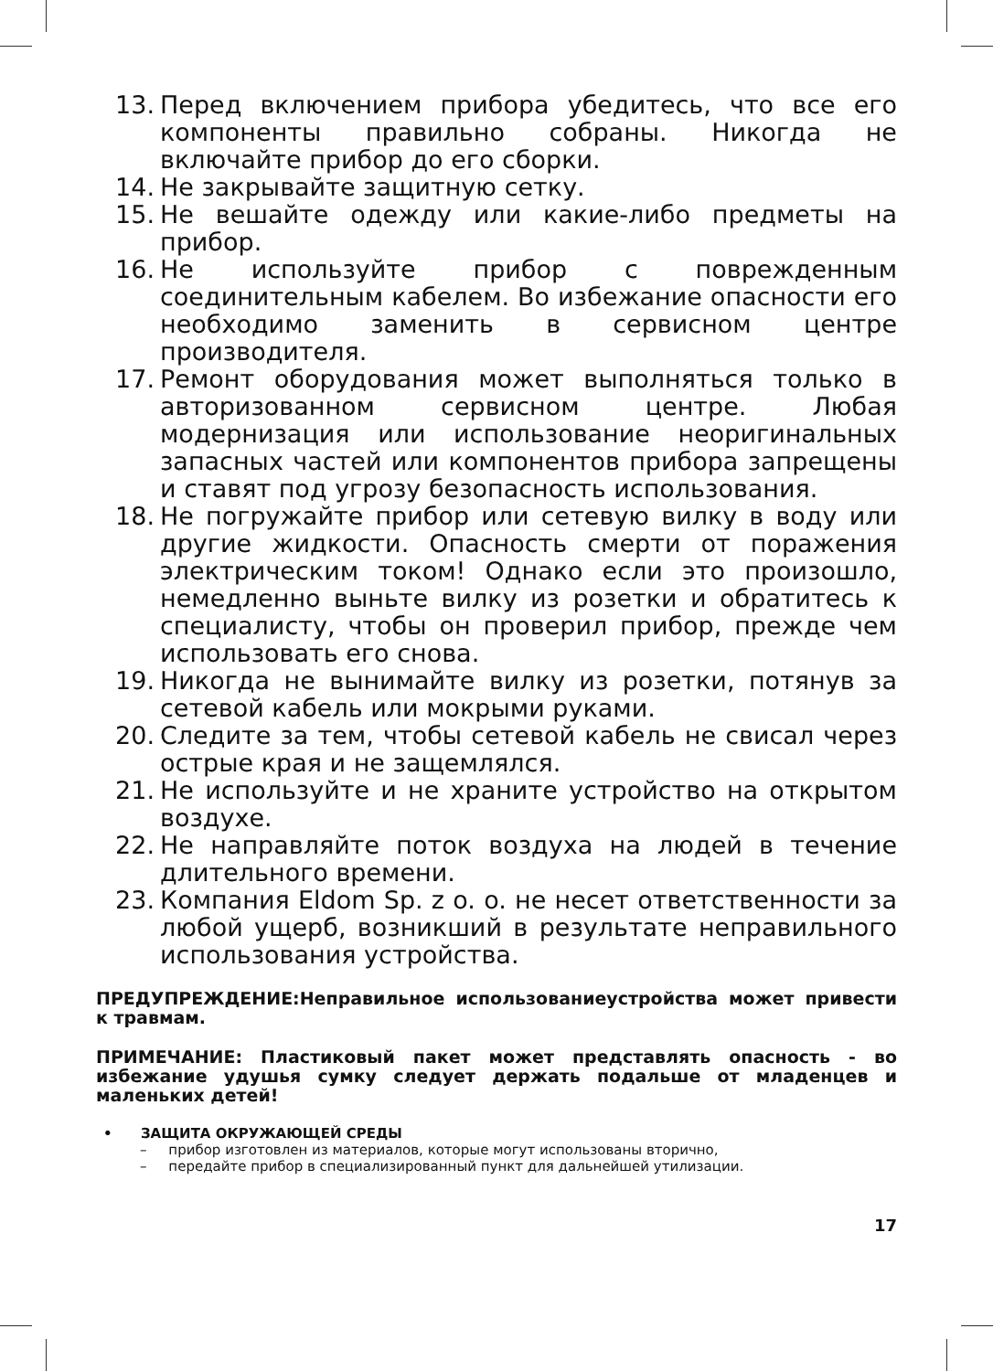13. Перед включением прибора убедитесь, что все его компоненты правильно собраны. Никогда не включайте прибор до его сборки.
14. Не закрывайте защитную сетку.
15. Не вешайте одежду или какие-либо предметы на прибор.
16. Не используйте прибор с поврежденным соединительным кабелем. Во избежание опасности его необходимо заменить в сервисном центре производителя.
17. Ремонт оборудования может выполняться только в авторизованном сервисном центре. Любая модернизация или использование неоригинальных запасных частей или компонентов прибора запрещены и ставят под угрозу безопасность использования.
18. Не погружайте прибор или сетевую вилку в воду или другие жидкости. Опасность смерти от поражения электрическим током! Однако если это произошло, немедленно выньте вилку из розетки и обратитесь к специалисту, чтобы он проверил прибор, прежде чем использовать его снова.
19. Никогда не вынимайте вилку из розетки, потянув за сетевой кабель или мокрыми руками.
20. Следите за тем, чтобы сетевой кабель не свисал через острые края и не защемлялся.
21. Не используйте и не храните устройство на открытом воздухе.
22. Не направляйте поток воздуха на людей в течение длительного времени.
23. Компания Eldom Sp. z o. o. не несет ответственности за любой ущерб, возникший в результате неправильного использования устройства.
ПРЕДУПРЕЖДЕНИЕ:Неправильное использованиеустройства может привести к травмам.
ПРИМЕЧАНИЕ: Пластиковый пакет может представлять опасность - во избежание удушья сумку следует держать подальше от младенцев и маленьких детей!
• ЗАЩИТА ОКРУЖАЮЩЕЙ СРЕДЫ
– прибор изготовлен из материалов, которые могут использованы вторично,
– передайте прибор в специализированный пункт для дальнейшей утилизации.
17